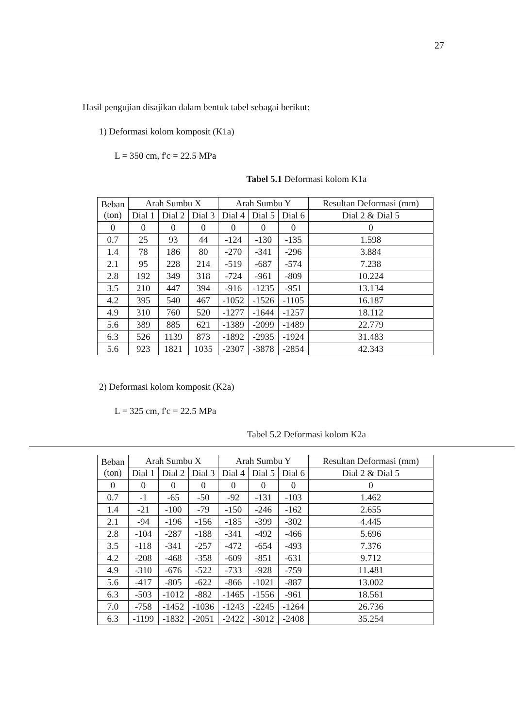27
Hasil pengujian disajikan dalam bentuk tabel sebagai berikut:
1) Deformasi kolom komposit (K1a)
L = 350 cm, f'c = 22.5 MPa
Tabel 5.1 Deformasi kolom K1a
| Beban (ton) | Arah Sumbu X | | | Arah Sumbu Y | | | Resultan Deformasi (mm) |
| --- | --- | --- | --- | --- | --- | --- | --- |
| | Dial 1 | Dial 2 | Dial 3 | Dial 4 | Dial 5 | Dial 6 | Dial 2 & Dial 5 |
| 0 | 0 | 0 | 0 | 0 | 0 | 0 | 0 |
| 0.7 | 25 | 93 | 44 | -124 | -130 | -135 | 1.598 |
| 1.4 | 78 | 186 | 80 | -270 | -341 | -296 | 3.884 |
| 2.1 | 95 | 228 | 214 | -519 | -687 | -574 | 7.238 |
| 2.8 | 192 | 349 | 318 | -724 | -961 | -809 | 10.224 |
| 3.5 | 210 | 447 | 394 | -916 | -1235 | -951 | 13.134 |
| 4.2 | 395 | 540 | 467 | -1052 | -1526 | -1105 | 16.187 |
| 4.9 | 310 | 760 | 520 | -1277 | -1644 | -1257 | 18.112 |
| 5.6 | 389 | 885 | 621 | -1389 | -2099 | -1489 | 22.779 |
| 6.3 | 526 | 1139 | 873 | -1892 | -2935 | -1924 | 31.483 |
| 5.6 | 923 | 1821 | 1035 | -2307 | -3878 | -2854 | 42.343 |
2) Deformasi kolom komposit (K2a)
L = 325 cm, f'c = 22.5 MPa
Tabel 5.2 Deformasi kolom K2a
| Beban (ton) | Arah Sumbu X | | | Arah Sumbu Y | | | Resultan Deformasi (mm) |
| --- | --- | --- | --- | --- | --- | --- | --- |
| | Dial 1 | Dial 2 | Dial 3 | Dial 4 | Dial 5 | Dial 6 | Dial 2 & Dial 5 |
| 0 | 0 | 0 | 0 | 0 | 0 | 0 | 0 |
| 0.7 | -1 | -65 | -50 | -92 | -131 | -103 | 1.462 |
| 1.4 | -21 | -100 | -79 | -150 | -246 | -162 | 2.655 |
| 2.1 | -94 | -196 | -156 | -185 | -399 | -302 | 4.445 |
| 2.8 | -104 | -287 | -188 | -341 | -492 | -466 | 5.696 |
| 3.5 | -118 | -341 | -257 | -472 | -654 | -493 | 7.376 |
| 4.2 | -208 | -468 | -358 | -609 | -851 | -631 | 9.712 |
| 4.9 | -310 | -676 | -522 | -733 | -928 | -759 | 11.481 |
| 5.6 | -417 | -805 | -622 | -866 | -1021 | -887 | 13.002 |
| 6.3 | -503 | -1012 | -882 | -1465 | -1556 | -961 | 18.561 |
| 7.0 | -758 | -1452 | -1036 | -1243 | -2245 | -1264 | 26.736 |
| 6.3 | -1199 | -1832 | -2051 | -2422 | -3012 | -2408 | 35.254 |